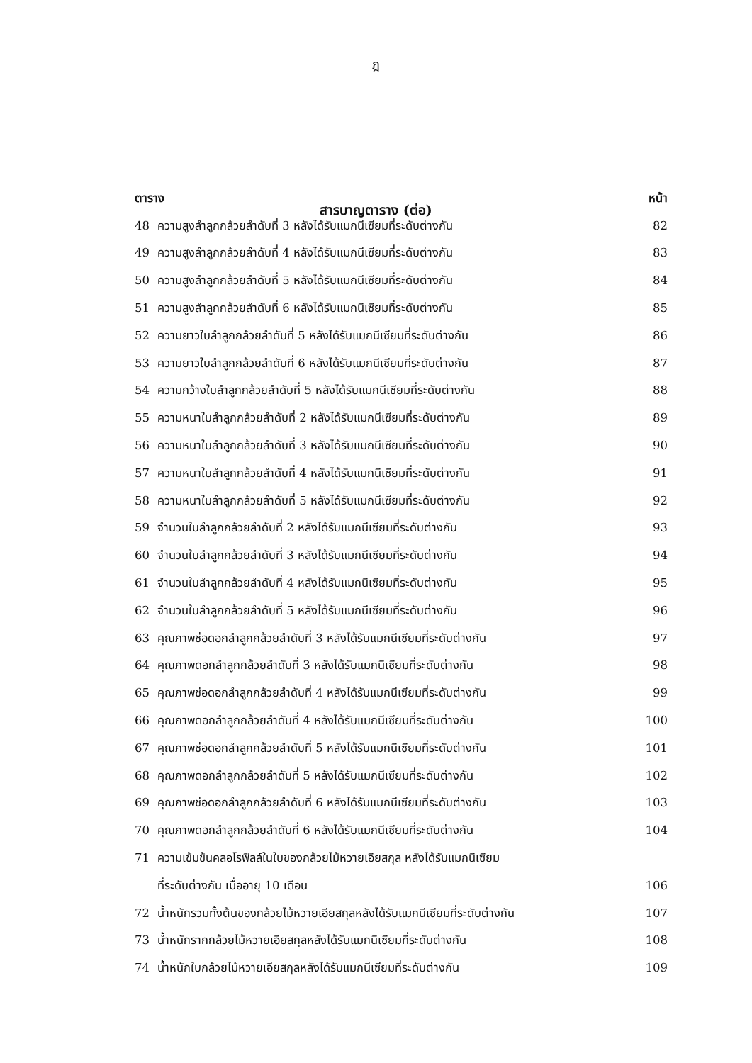ฎ
สารบาญตาราง (ต่อ)
| ตาราง | | หน้า |
| --- | --- | --- |
| 48 | ความสูงลำลูกกล้วยลำดับที่ 3 หลังได้รับแมกนีเซียมที่ระดับต่างกัน | 82 |
| 49 | ความสูงลำลูกกล้วยลำดับที่ 4 หลังได้รับแมกนีเซียมที่ระดับต่างกัน | 83 |
| 50 | ความสูงลำลูกกล้วยลำดับที่ 5 หลังได้รับแมกนีเซียมที่ระดับต่างกัน | 84 |
| 51 | ความสูงลำลูกกล้วยลำดับที่ 6 หลังได้รับแมกนีเซียมที่ระดับต่างกัน | 85 |
| 52 | ความยาวใบลำลูกกล้วยลำดับที่ 5 หลังได้รับแมกนีเซียมที่ระดับต่างกัน | 86 |
| 53 | ความยาวใบลำลูกกล้วยลำดับที่ 6 หลังได้รับแมกนีเซียมที่ระดับต่างกัน | 87 |
| 54 | ความกว้างใบลำลูกกล้วยลำดับที่ 5 หลังได้รับแมกนีเซียมที่ระดับต่างกัน | 88 |
| 55 | ความหนาใบลำลูกกล้วยลำดับที่ 2 หลังได้รับแมกนีเซียมที่ระดับต่างกัน | 89 |
| 56 | ความหนาใบลำลูกกล้วยลำดับที่ 3 หลังได้รับแมกนีเซียมที่ระดับต่างกัน | 90 |
| 57 | ความหนาใบลำลูกกล้วยลำดับที่ 4 หลังได้รับแมกนีเซียมที่ระดับต่างกัน | 91 |
| 58 | ความหนาใบลำลูกกล้วยลำดับที่ 5 หลังได้รับแมกนีเซียมที่ระดับต่างกัน | 92 |
| 59 | จำนวนใบลำลูกกล้วยลำดับที่ 2 หลังได้รับแมกนีเซียมที่ระดับต่างกัน | 93 |
| 60 | จำนวนใบลำลูกกล้วยลำดับที่ 3 หลังได้รับแมกนีเซียมที่ระดับต่างกัน | 94 |
| 61 | จำนวนใบลำลูกกล้วยลำดับที่ 4 หลังได้รับแมกนีเซียมที่ระดับต่างกัน | 95 |
| 62 | จำนวนใบลำลูกกล้วยลำดับที่ 5 หลังได้รับแมกนีเซียมที่ระดับต่างกัน | 96 |
| 63 | คุณภาพช่อดอกลำลูกกล้วยลำดับที่ 3 หลังได้รับแมกนีเซียมที่ระดับต่างกัน | 97 |
| 64 | คุณภาพดอกลำลูกกล้วยลำดับที่ 3 หลังได้รับแมกนีเซียมที่ระดับต่างกัน | 98 |
| 65 | คุณภาพช่อดอกลำลูกกล้วยลำดับที่ 4 หลังได้รับแมกนีเซียมที่ระดับต่างกัน | 99 |
| 66 | คุณภาพดอกลำลูกกล้วยลำดับที่ 4 หลังได้รับแมกนีเซียมที่ระดับต่างกัน | 100 |
| 67 | คุณภาพช่อดอกลำลูกกล้วยลำดับที่ 5 หลังได้รับแมกนีเซียมที่ระดับต่างกัน | 101 |
| 68 | คุณภาพดอกลำลูกกล้วยลำดับที่ 5 หลังได้รับแมกนีเซียมที่ระดับต่างกัน | 102 |
| 69 | คุณภาพช่อดอกลำลูกกล้วยลำดับที่ 6 หลังได้รับแมกนีเซียมที่ระดับต่างกัน | 103 |
| 70 | คุณภาพดอกลำลูกกล้วยลำดับที่ 6 หลังได้รับแมกนีเซียมที่ระดับต่างกัน | 104 |
| 71 | ความเข้มข้นคลอโรฟิลล์ในใบของกล้วยไม้หวายเอียสกุล หลังได้รับแมกนีเซียม | |
| | ที่ระดับต่างกัน เมื่ออายุ 10 เดือน | 106 |
| 72 | น้ำหนักรวมทั้งต้นของกล้วยไม้หวายเอียสกุลหลังได้รับแมกนีเซียมที่ระดับต่างกัน | 107 |
| 73 | น้ำหนักรากกล้วยไม้หวายเอียสกุลหลังได้รับแมกนีเซียมที่ระดับต่างกัน | 108 |
| 74 | น้ำหนักใบกล้วยไม้หวายเอียสกุลหลังได้รับแมกนีเซียมที่ระดับต่างกัน | 109 |